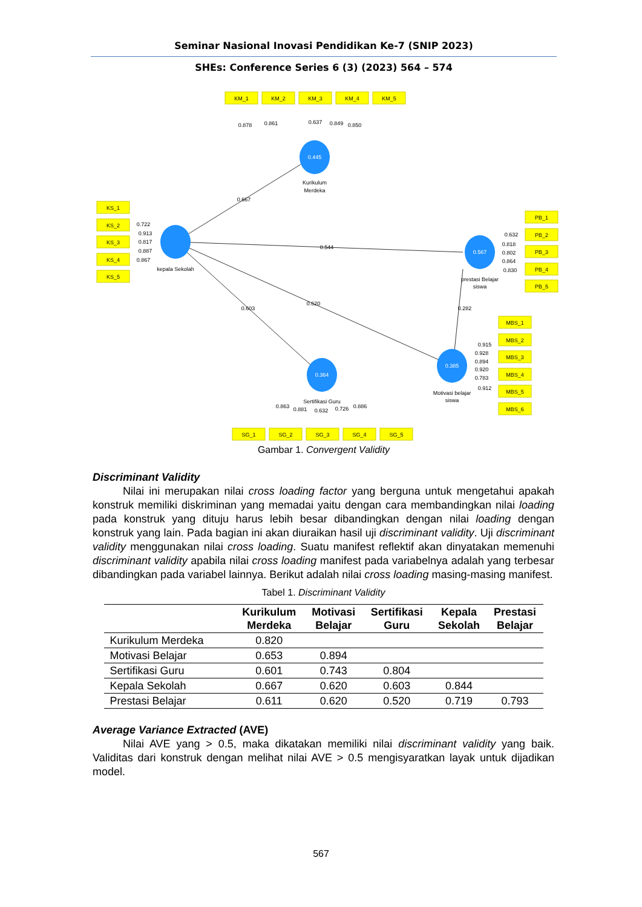Seminar Nasional Inovasi Pendidikan Ke-7 (SNIP 2023)
SHEs: Conference Series 6 (3) (2023) 564 – 574
0.445
0.567
0.364
0.385
KM_1
KM_2
KM_3
KM_4
KM_5
KS_1
KS_2
KS_3
KS_4
KS_5
PB_1
PB_2
PB_3
PB_4
PB_5
MBS_1
MBS_2
MBS_3
MBS_4
MBS_5
MBS_6
SG_1
SG_2
SG_3
SG_4
SG_5
Kurikulum
Merdeka
kepala Sekolah
prestasi Belajar
siswa
Sertifikasi Guru
Motivasi belajar
siswa
0.878
0.861
0.637
0.849
0.850
0.667
0.544
0.620
0.603
0.282
0.722
0.913
0.817
0.887
0.867
0.632
0.818
0.802
0.864
0.830
0.915
0.928
0.894
0.920
0.783
0.912
0.863
0.881
0.632
0.726
0.886
Gambar 1. Convergent Validity
Discriminant Validity
Nilai ini merupakan nilai cross loading factor yang berguna untuk mengetahui apakah konstruk memiliki diskriminan yang memadai yaitu dengan cara membandingkan nilai loading pada konstruk yang dituju harus lebih besar dibandingkan dengan nilai loading dengan konstruk yang lain. Pada bagian ini akan diuraikan hasil uji discriminant validity. Uji discriminant validity menggunakan nilai cross loading. Suatu manifest reflektif akan dinyatakan memenuhi discriminant validity apabila nilai cross loading manifest pada variabelnya adalah yang terbesar dibandingkan pada variabel lainnya. Berikut adalah nilai cross loading masing-masing manifest.
Tabel 1. Discriminant Validity
| | Kurikulum Merdeka | Motivasi Belajar | Sertifikasi Guru | Kepala Sekolah | Prestasi Belajar |
| --- | --- | --- | --- | --- | --- |
| Kurikulum Merdeka | 0.820 | | | | |
| Motivasi Belajar | 0.653 | 0.894 | | | |
| Sertifikasi Guru | 0.601 | 0.743 | 0.804 | | |
| Kepala Sekolah | 0.667 | 0.620 | 0.603 | 0.844 | |
| Prestasi Belajar | 0.611 | 0.620 | 0.520 | 0.719 | 0.793 |
Average Variance Extracted (AVE)
Nilai AVE yang > 0.5, maka dikatakan memiliki nilai discriminant validity yang baik. Validitas dari konstruk dengan melihat nilai AVE > 0.5 mengisyaratkan layak untuk dijadikan model.
567